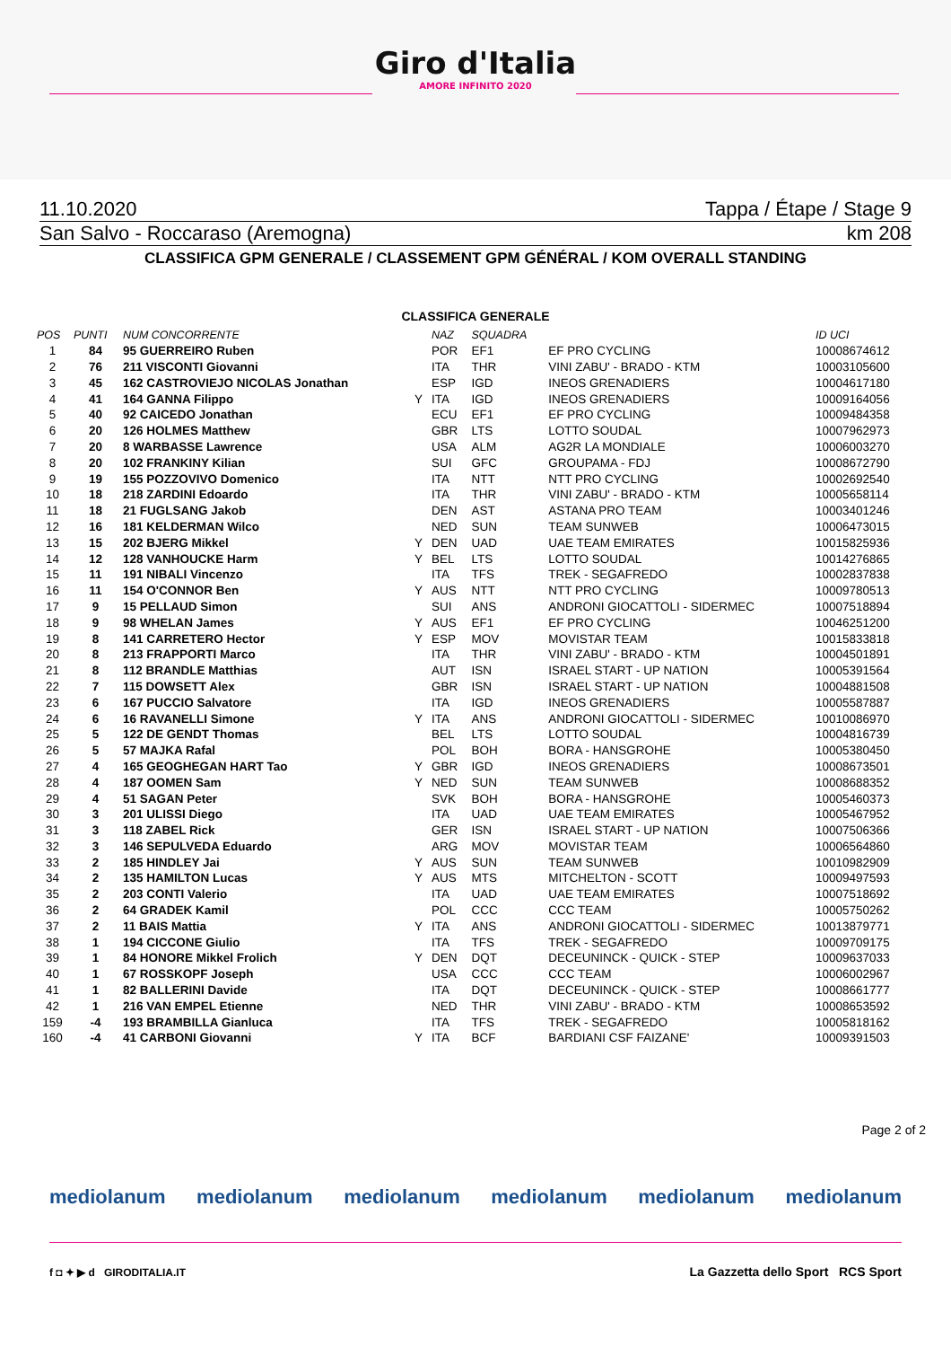Giro d'Italia
AMORE INFINITO 2020
11.10.2020 Tappa / Étape / Stage 9
San Salvo - Roccaraso (Aremogna) km 208
CLASSIFICA GPM GENERALE / CLASSEMENT GPM GÉNÉRAL / KOM OVERALL STANDING
CLASSIFICA GENERALE
| POS | PUNTI | NUM CONCORRENTE | | NAZ | SQUADRA | | ID UCI |
| --- | --- | --- | --- | --- | --- | --- | --- |
| 1 | 84 | 95 GUERREIRO Ruben | | POR | EF1 | EF PRO CYCLING | 10008674612 |
| 2 | 76 | 211 VISCONTI Giovanni | | ITA | THR | VINI ZABU' - BRADO - KTM | 10003105600 |
| 3 | 45 | 162 CASTROVIEJO NICOLAS Jonathan | | ESP | IGD | INEOS GRENADIERS | 10004617180 |
| 4 | 41 | 164 GANNA Filippo | Y | ITA | IGD | INEOS GRENADIERS | 10009164056 |
| 5 | 40 | 92 CAICEDO Jonathan | | ECU | EF1 | EF PRO CYCLING | 10009484358 |
| 6 | 20 | 126 HOLMES Matthew | | GBR | LTS | LOTTO SOUDAL | 10007962973 |
| 7 | 20 | 8 WARBASSE Lawrence | | USA | ALM | AG2R LA MONDIALE | 10006003270 |
| 8 | 20 | 102 FRANKINY Kilian | | SUI | GFC | GROUPAMA - FDJ | 10008672790 |
| 9 | 19 | 155 POZZOVIVO Domenico | | ITA | NTT | NTT PRO CYCLING | 10002692540 |
| 10 | 18 | 218 ZARDINI Edoardo | | ITA | THR | VINI ZABU' - BRADO - KTM | 10005658114 |
| 11 | 18 | 21 FUGLSANG Jakob | | DEN | AST | ASTANA PRO TEAM | 10003401246 |
| 12 | 16 | 181 KELDERMAN Wilco | | NED | SUN | TEAM SUNWEB | 10006473015 |
| 13 | 15 | 202 BJERG Mikkel | Y | DEN | UAD | UAE TEAM EMIRATES | 10015825936 |
| 14 | 12 | 128 VANHOUCKE Harm | Y | BEL | LTS | LOTTO SOUDAL | 10014276865 |
| 15 | 11 | 191 NIBALI Vincenzo | | ITA | TFS | TREK - SEGAFREDO | 10002837838 |
| 16 | 11 | 154 O'CONNOR Ben | Y | AUS | NTT | NTT PRO CYCLING | 10009780513 |
| 17 | 9 | 15 PELLAUD Simon | | SUI | ANS | ANDRONI GIOCATTOLI - SIDERMEC | 10007518894 |
| 18 | 9 | 98 WHELAN James | Y | AUS | EF1 | EF PRO CYCLING | 10046251200 |
| 19 | 8 | 141 CARRETERO Hector | Y | ESP | MOV | MOVISTAR TEAM | 10015833818 |
| 20 | 8 | 213 FRAPPORTI Marco | | ITA | THR | VINI ZABU' - BRADO - KTM | 10004501891 |
| 21 | 8 | 112 BRANDLE Matthias | | AUT | ISN | ISRAEL START - UP NATION | 10005391564 |
| 22 | 7 | 115 DOWSETT Alex | | GBR | ISN | ISRAEL START - UP NATION | 10004881508 |
| 23 | 6 | 167 PUCCIO Salvatore | | ITA | IGD | INEOS GRENADIERS | 10005587887 |
| 24 | 6 | 16 RAVANELLI Simone | Y | ITA | ANS | ANDRONI GIOCATTOLI - SIDERMEC | 10010086970 |
| 25 | 5 | 122 DE GENDT Thomas | | BEL | LTS | LOTTO SOUDAL | 10004816739 |
| 26 | 5 | 57 MAJKA Rafal | | POL | BOH | BORA - HANSGROHE | 10005380450 |
| 27 | 4 | 165 GEOGHEGAN HART Tao | Y | GBR | IGD | INEOS GRENADIERS | 10008673501 |
| 28 | 4 | 187 OOMEN Sam | Y | NED | SUN | TEAM SUNWEB | 10008688352 |
| 29 | 4 | 51 SAGAN Peter | | SVK | BOH | BORA - HANSGROHE | 10005460373 |
| 30 | 3 | 201 ULISSI Diego | | ITA | UAD | UAE TEAM EMIRATES | 10005467952 |
| 31 | 3 | 118 ZABEL Rick | | GER | ISN | ISRAEL START - UP NATION | 10007506366 |
| 32 | 3 | 146 SEPULVEDA Eduardo | | ARG | MOV | MOVISTAR TEAM | 10006564860 |
| 33 | 2 | 185 HINDLEY Jai | Y | AUS | SUN | TEAM SUNWEB | 10010982909 |
| 34 | 2 | 135 HAMILTON Lucas | Y | AUS | MTS | MITCHELTON - SCOTT | 10009497593 |
| 35 | 2 | 203 CONTI Valerio | | ITA | UAD | UAE TEAM EMIRATES | 10007518692 |
| 36 | 2 | 64 GRADEK Kamil | | POL | CCC | CCC TEAM | 10005750262 |
| 37 | 2 | 11 BAIS Mattia | Y | ITA | ANS | ANDRONI GIOCATTOLI - SIDERMEC | 10013879771 |
| 38 | 1 | 194 CICCONE Giulio | | ITA | TFS | TREK - SEGAFREDO | 10009709175 |
| 39 | 1 | 84 HONORE Mikkel Frolich | Y | DEN | DQT | DECEUNINCK - QUICK - STEP | 10009637033 |
| 40 | 1 | 67 ROSSKOPF Joseph | | USA | CCC | CCC TEAM | 10006002967 |
| 41 | 1 | 82 BALLERINI Davide | | ITA | DQT | DECEUNINCK - QUICK - STEP | 10008661777 |
| 42 | 1 | 216 VAN EMPEL Etienne | | NED | THR | VINI ZABU' - BRADO - KTM | 10008653592 |
| 159 | -4 | 193 BRAMBILLA Gianluca | | ITA | TFS | TREK - SEGAFREDO | 10005818162 |
| 160 | -4 | 41 CARBONI Giovanni | Y | ITA | BCF | BARDIANI CSF FAIZANE' | 10009391503 |
Page 2 of 2
mediolanum mediolanum mediolanum mediolanum mediolanum mediolanum
f ◘ ✦ ▶ d GIRODITALIA.IT
La Gazzetta dello Sport RCS Sport